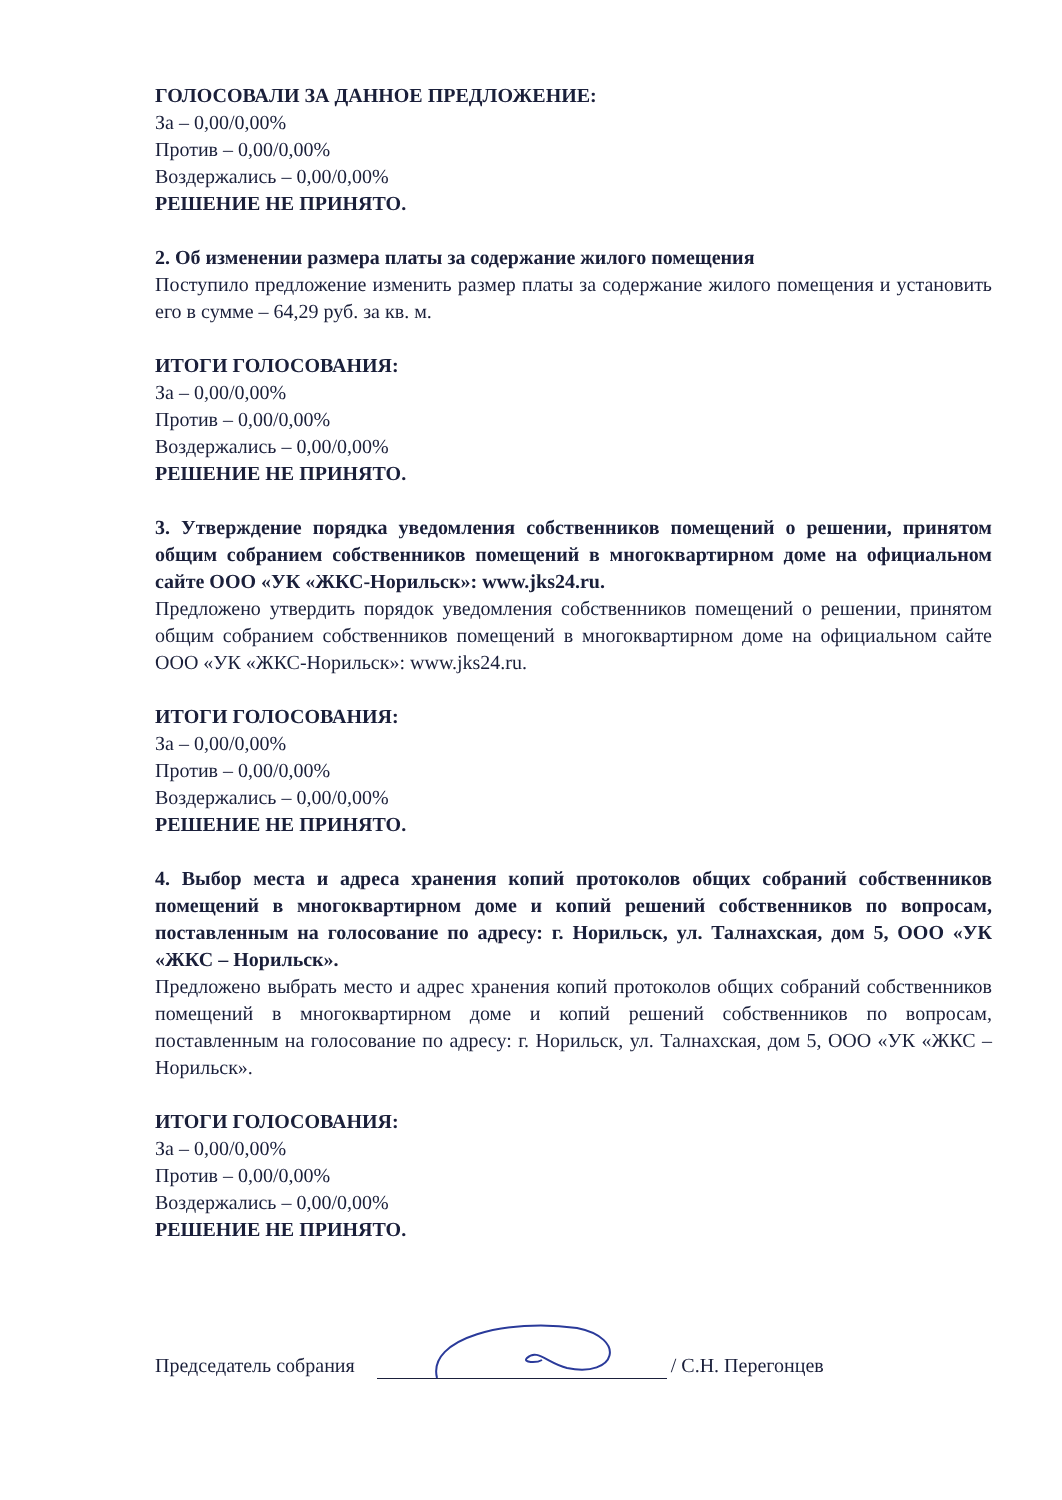ГОЛОСОВАЛИ ЗА ДАННОЕ ПРЕДЛОЖЕНИЕ:
За – 0,00/0,00%
Против – 0,00/0,00%
Воздержались – 0,00/0,00%
РЕШЕНИЕ НЕ ПРИНЯТО.
2. Об изменении размера платы за содержание жилого помещения
Поступило предложение изменить размер платы за содержание жилого помещения и установить его в сумме – 64,29 руб. за кв. м.
ИТОГИ ГОЛОСОВАНИЯ:
За – 0,00/0,00%
Против – 0,00/0,00%
Воздержались – 0,00/0,00%
РЕШЕНИЕ НЕ ПРИНЯТО.
3. Утверждение порядка уведомления собственников помещений о решении, принятом общим собранием собственников помещений в многоквартирном доме на официальном сайте ООО «УК «ЖКС-Норильск»: www.jks24.ru.
Предложено утвердить порядок уведомления собственников помещений о решении, принятом общим собранием собственников помещений в многоквартирном доме на официальном сайте ООО «УК «ЖКС-Норильск»: www.jks24.ru.
ИТОГИ ГОЛОСОВАНИЯ:
За – 0,00/0,00%
Против – 0,00/0,00%
Воздержались – 0,00/0,00%
РЕШЕНИЕ НЕ ПРИНЯТО.
4. Выбор места и адреса хранения копий протоколов общих собраний собственников помещений в многоквартирном доме и копий решений собственников по вопросам, поставленным на голосование по адресу: г. Норильск, ул. Талнахская, дом 5, ООО «УК «ЖКС – Норильск».
Предложено выбрать место и адрес хранения копий протоколов общих собраний собственников помещений в многоквартирном доме и копий решений собственников по вопросам, поставленным на голосование по адресу: г. Норильск, ул. Талнахская, дом 5, ООО «УК «ЖКС – Норильск».
ИТОГИ ГОЛОСОВАНИЯ:
За – 0,00/0,00%
Против – 0,00/0,00%
Воздержались – 0,00/0,00%
РЕШЕНИЕ НЕ ПРИНЯТО.
Председатель собрания / С.Н. Перегонцев